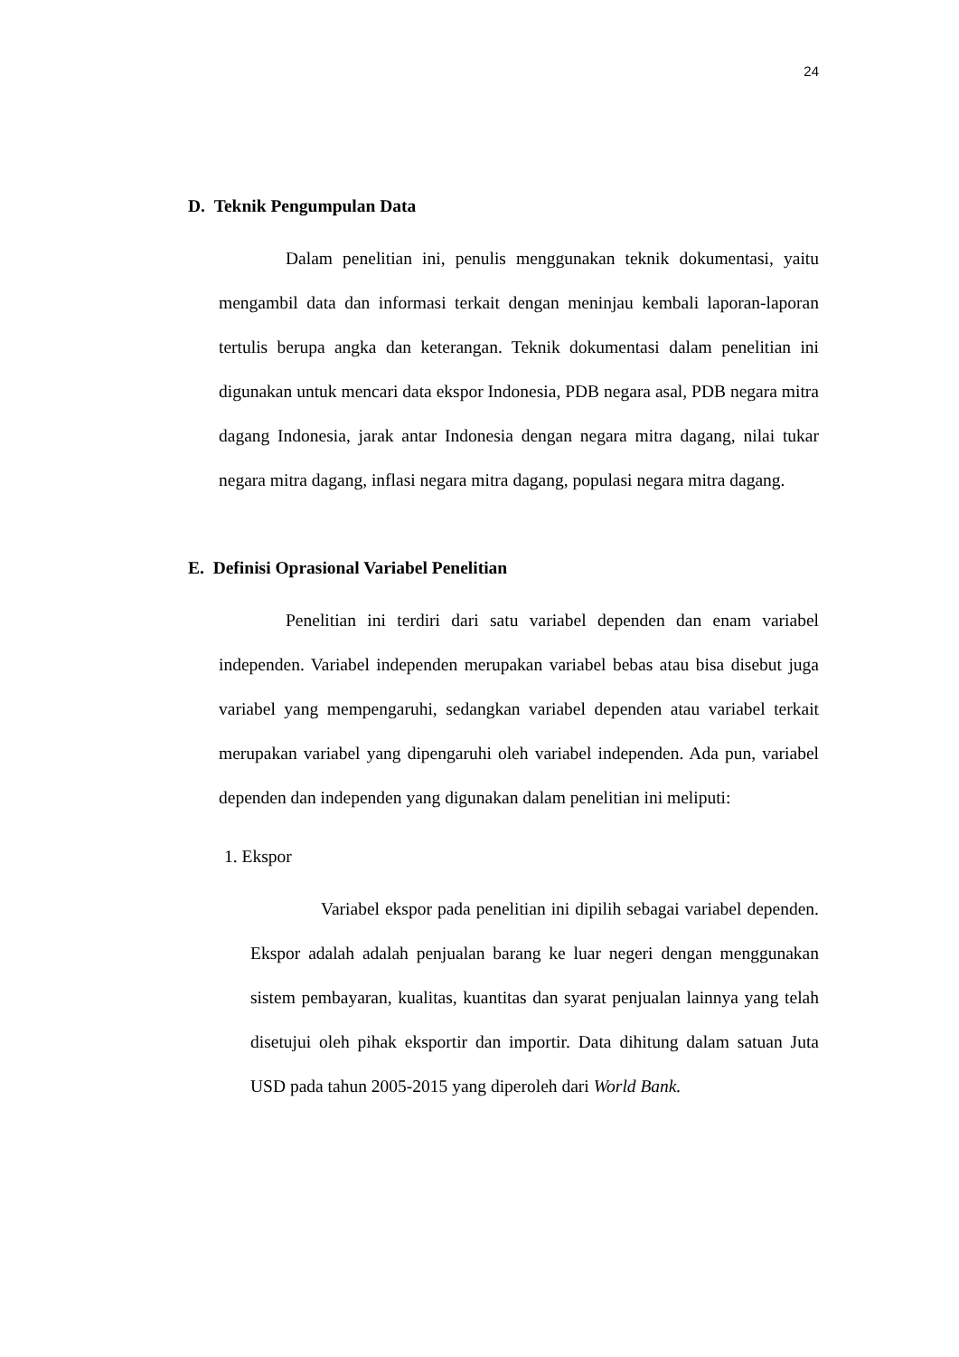24
D. Teknik Pengumpulan Data
Dalam penelitian ini, penulis menggunakan teknik dokumentasi, yaitu mengambil data dan informasi terkait dengan meninjau kembali laporan-laporan tertulis berupa angka dan keterangan. Teknik dokumentasi dalam penelitian ini digunakan untuk mencari data ekspor Indonesia, PDB negara asal, PDB negara mitra dagang Indonesia, jarak antar Indonesia dengan negara mitra dagang, nilai tukar negara mitra dagang, inflasi negara mitra dagang, populasi negara mitra dagang.
E. Definisi Oprasional Variabel Penelitian
Penelitian ini terdiri dari satu variabel dependen dan enam variabel independen. Variabel independen merupakan variabel bebas atau bisa disebut juga variabel yang mempengaruhi, sedangkan variabel dependen atau variabel terkait merupakan variabel yang dipengaruhi oleh variabel independen. Ada pun, variabel dependen dan independen yang digunakan dalam penelitian ini meliputi:
1. Ekspor
Variabel ekspor pada penelitian ini dipilih sebagai variabel dependen. Ekspor adalah adalah penjualan barang ke luar negeri dengan menggunakan sistem pembayaran, kualitas, kuantitas dan syarat penjualan lainnya yang telah disetujui oleh pihak eksportir dan importir. Data dihitung dalam satuan Juta USD pada tahun 2005-2015 yang diperoleh dari World Bank.